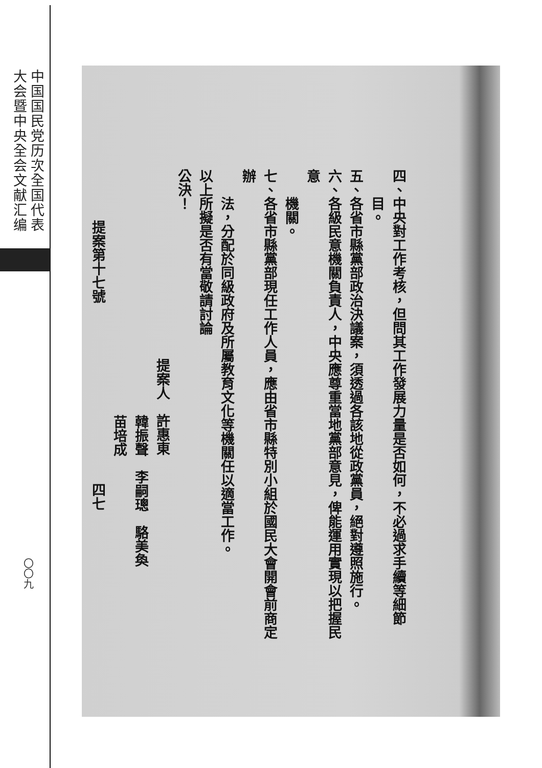中国国民党历次全国代表
大会暨中央全会文献汇编
〇〇九
四、中央對工作考核，但問其工作發展力量是否如何，不必過求手續等細節
目。
五、各省市縣黨部政治決議案，須透過各該地從政黨員，絕對遵照施行。
六、各級民意機關負責人，中央應尊重當地黨部意見，俾能運用實現以把握民意
機關。
七、各省市縣黨部現任工作人員，應由省市縣特別小組於國民大會開會前商定辦
法，分配於同級政府及所屬教育文化等機關任以適當工作。
以上所擬是否有當敬請討論
公決！
提案人　許惠東
韓振聲　李嗣璁　駱美奐
苗培成
提案第十七號　　　　　　　　　　　　　四七